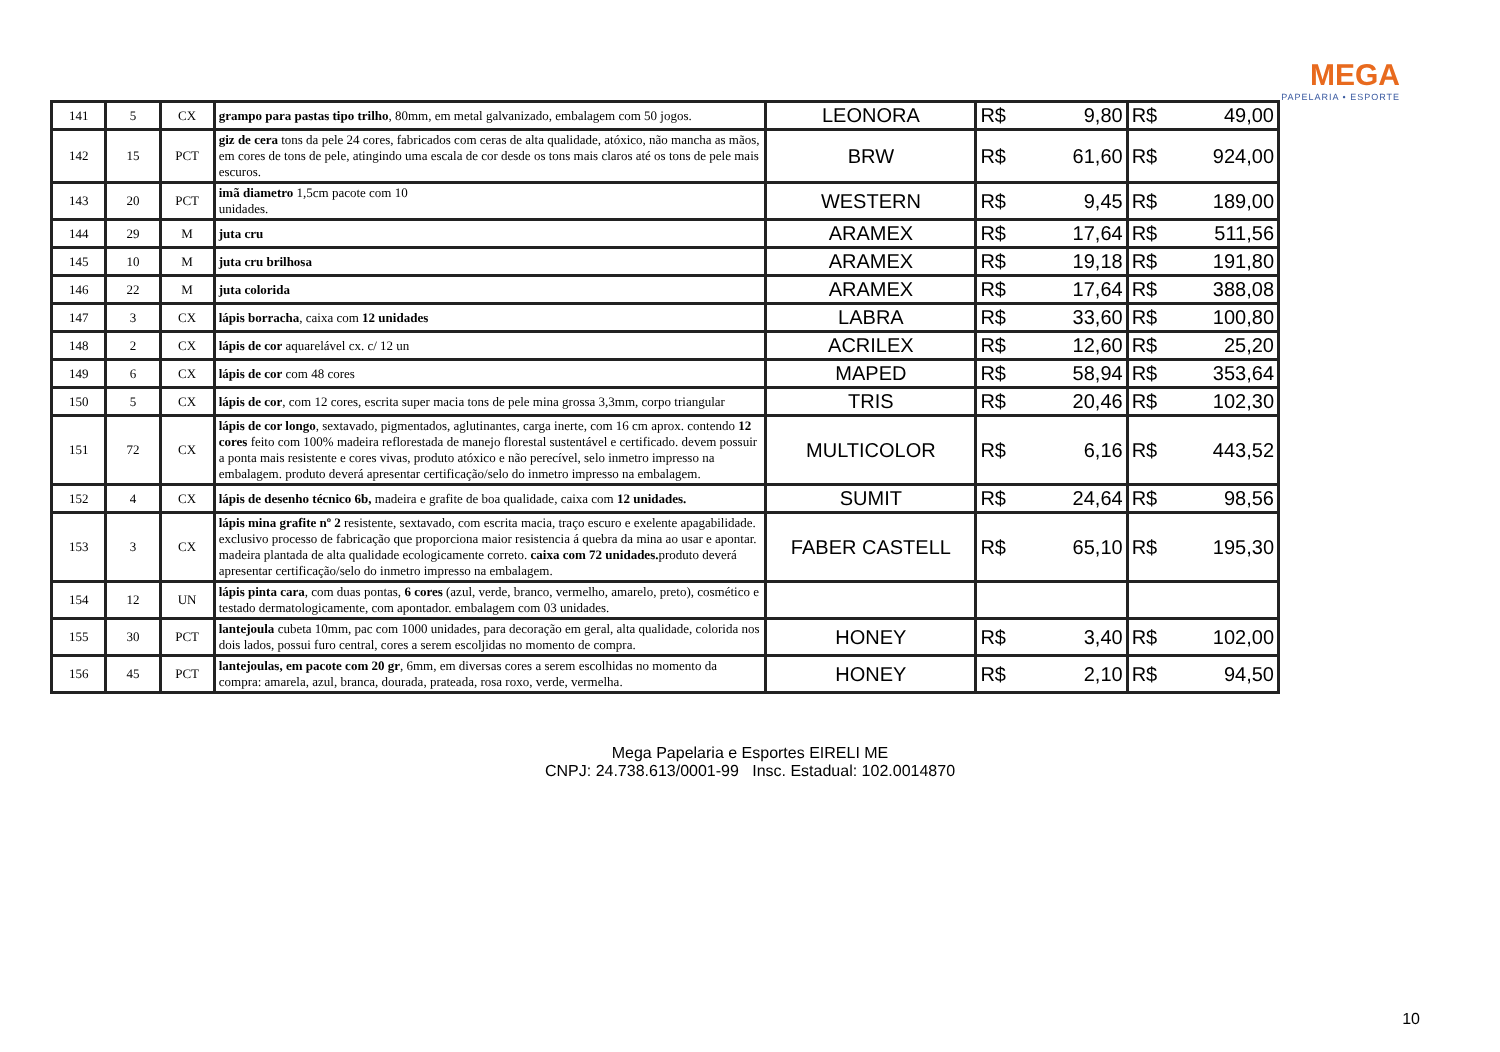MEGA
PAPELARIA • ESPORTE
| 141 | 5 | CX | grampo para pastas tipo trilho , 80mm, em metal galvanizado, embalagem com 50 jogos. | LEONORA | R$ | 9,80 | R$ | 49,00 |
| 142 | 15 | PCT | giz de cera tons da pele 24 cores, fabricados com ceras de alta qualidade, atóxico, não mancha as mãos, em cores de tons de pele, atingindo uma escala de cor desde os tons mais claros até os tons de pele mais escuros. | BRW | R$ | 61,60 | R$ | 924,00 |
| 143 | 20 | PCT | imã diametro 1,5cm pacote com 10 unidades. | WESTERN | R$ | 9,45 | R$ | 189,00 |
| 144 | 29 | M | juta cru | ARAMEX | R$ | 17,64 | R$ | 511,56 |
| 145 | 10 | M | juta cru brilhosa | ARAMEX | R$ | 19,18 | R$ | 191,80 |
| 146 | 22 | M | juta colorida | ARAMEX | R$ | 17,64 | R$ | 388,08 |
| 147 | 3 | CX | lápis borracha , caixa com 12 unidades | LABRA | R$ | 33,60 | R$ | 100,80 |
| 148 | 2 | CX | lápis de cor aquarelável cx. c/ 12 un | ACRILEX | R$ | 12,60 | R$ | 25,20 |
| 149 | 6 | CX | lápis de cor com 48 cores | MAPED | R$ | 58,94 | R$ | 353,64 |
| 150 | 5 | CX | lápis de cor , com 12 cores, escrita super macia tons de pele mina grossa 3,3mm, corpo triangular | TRIS | R$ | 20,46 | R$ | 102,30 |
| 151 | 72 | CX | lápis de cor longo , sextavado, pigmentados, aglutinantes, carga inerte, com 16 cm aprox. contendo 12 cores feito com 100% madeira reflorestada de manejo florestal sustentável e certificado. devem possuir a ponta mais resistente e cores vivas, produto atóxico e não perecível, selo inmetro impresso na embalagem. produto deverá apresentar certificação/selo do inmetro impresso na embalagem. | MULTICOLOR | R$ | 6,16 | R$ | 443,52 |
| 152 | 4 | CX | lápis de desenho técnico 6b, madeira e grafite de boa qualidade, caixa com 12 unidades. | SUMIT | R$ | 24,64 | R$ | 98,56 |
| 153 | 3 | CX | lápis mina grafite nº 2 resistente, sextavado, com escrita macia, traço escuro e exelente apagabilidade. exclusivo processo de fabricação que proporciona maior resistencia á quebra da mina ao usar e apontar. madeira plantada de alta qualidade ecologicamente correto. caixa com 72 unidades. produto deverá apresentar certificação/selo do inmetro impresso na embalagem. | FABER CASTELL | R$ | 65,10 | R$ | 195,30 |
| 154 | 12 | UN | lápis pinta cara , com duas pontas, 6 cores (azul, verde, branco, vermelho, amarelo, preto), cosmético e testado dermatologicamente, com apontador. embalagem com 03 unidades. | | | | | |
| 155 | 30 | PCT | lantejoula cubeta 10mm, pac com 1000 unidades, para decoração em geral, alta qualidade, colorida nos dois lados, possui furo central, cores a serem escoljidas no momento de compra. | HONEY | R$ | 3,40 | R$ | 102,00 |
| 156 | 45 | PCT | lantejoulas, em pacote com 20 gr , 6mm, em diversas cores a serem escolhidas no momento da compra: amarela, azul, branca, dourada, prateada, rosa roxo, verde, vermelha. | HONEY | R$ | 2,10 | R$ | 94,50 |
Mega Papelaria e Esportes EIRELI ME
CNPJ: 24.738.613/0001-99 Insc. Estadual: 102.0014870
10